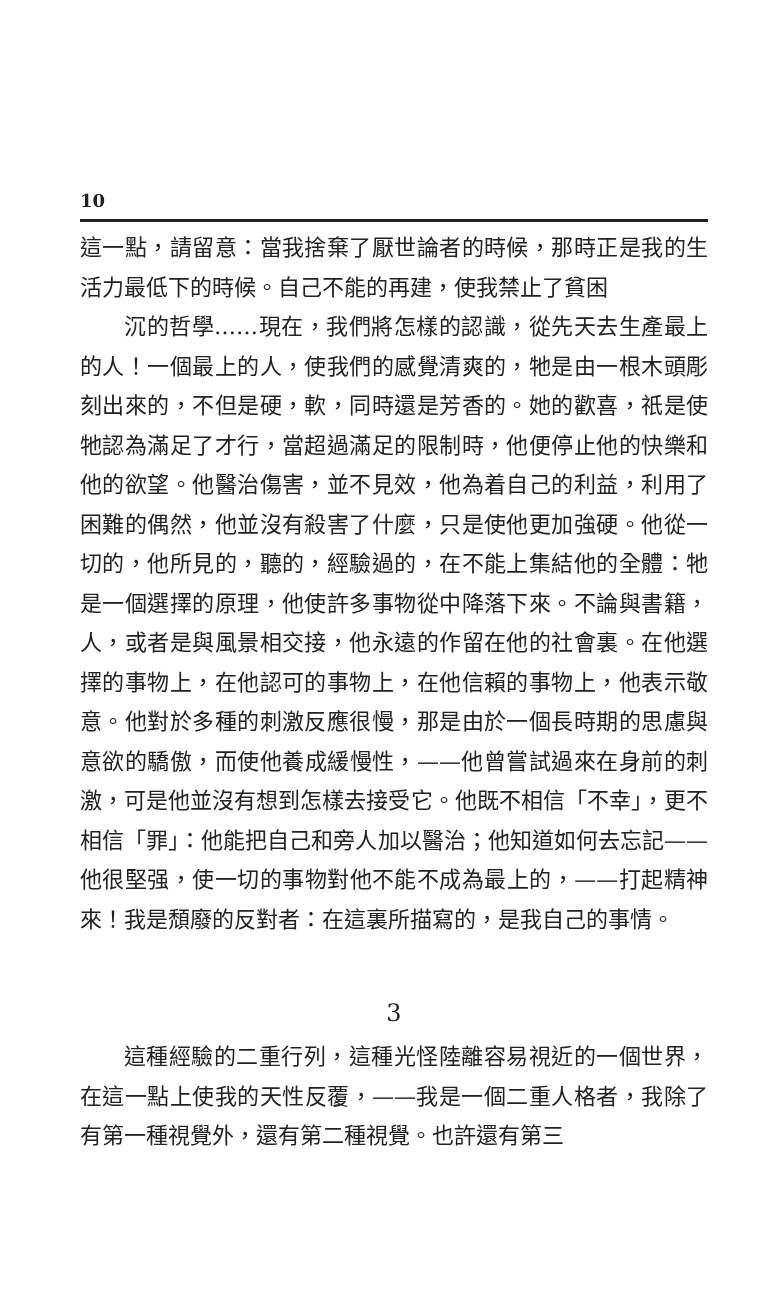10
這一點，請留意：當我捨棄了厭世論者的時候，那時正是我的生活力最低下的時候。自己不能的再建，使我禁止了貧困
沉的哲學……現在，我們將怎樣的認識，從先天去生產最上的人！一個最上的人，使我們的感覺清爽的，牠是由一根木頭彫刻出來的，不但是硬，軟，同時還是芳香的。她的歡喜，祇是使牠認為滿足了才行，當超過滿足的限制時，他便停止他的快樂和他的欲望。他醫治傷害，並不見效，他為着自己的利益，利用了困難的偶然，他並沒有殺害了什麼，只是使他更加強硬。他從一切的，他所見的，聽的，經驗過的，在不能上集結他的全體：牠是一個選擇的原理，他使許多事物從中降落下來。不論與書籍，人，或者是與風景相交接，他永遠的作留在他的社會裏。在他選擇的事物上，在他認可的事物上，在他信賴的事物上，他表示敬意。他對於多種的刺激反應很慢，那是由於一個長時期的思慮與意欲的驕傲，而使他養成緩慢性，——他曾嘗試過來在身前的刺激，可是他並沒有想到怎樣去接受它。他既不相信「不幸」，更不相信「罪」：他能把自己和旁人加以醫治；他知道如何去忘記——他很堅强，使一切的事物對他不能不成為最上的，——打起精神來！我是頹廢的反對者：在這裏所描寫的，是我自己的事情。
3
這種經驗的二重行列，這種光怪陸離容易視近的一個世界，在這一點上使我的天性反覆，——我是一個二重人格者，我除了有第一種視覺外，還有第二種視覺。也許還有第三